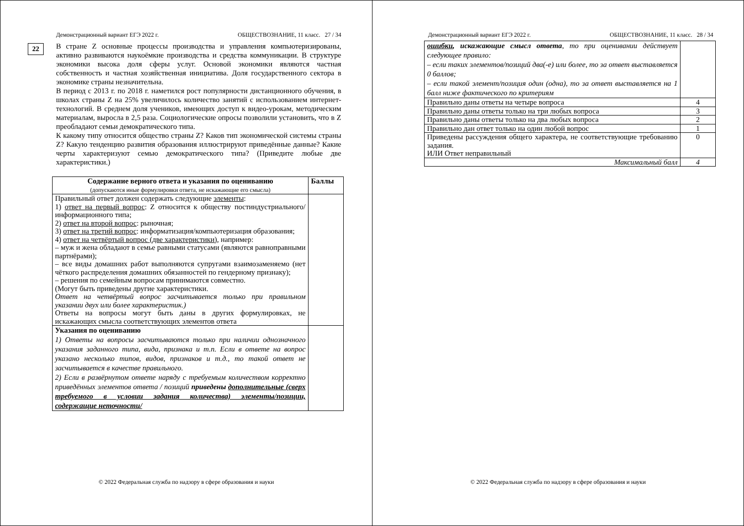Демонстрационный вариант ЕГЭ 2022 г. ОБЩЕСТВОЗНАНИЕ, 11 класс. 27 / 34
22
В стране Z основные процессы производства и управления компьютеризированы, активно развиваются наукоёмкие производства и средства коммуникации. В структуре экономики высока доля сферы услуг. Основой экономики являются частная собственность и частная хозяйственная инициатива. Доля государственного сектора в экономике страны незначительна.
В период с 2013 г. по 2018 г. наметился рост популярности дистанционного обучения, в школах страны Z на 25% увеличилось количество занятий с использованием интернет-технологий. В среднем доля учеников, имеющих доступ к видео-урокам, методическим материалам, выросла в 2,5 раза. Социологические опросы позволили установить, что в Z преобладают семьи демократического типа.
К какому типу относится общество страны Z? Каков тип экономической системы страны Z? Какую тенденцию развития образования иллюстрируют приведённые данные? Какие черты характеризуют семью демократического типа? (Приведите любые две характеристики.)
| Содержание верного ответа и указания по оцениванию (допускаются иные формулировки ответа, не искажающие его смысла) | Баллы |
| --- | --- |
| Правильный ответ должен содержать следующие элементы : 1) ответ на первый вопрос : Z относится к обществу постиндустриального/информационного типа; 2) ответ на второй вопрос : рыночная; 3) ответ на третий вопрос : информатизация/компьютеризация образования; 4) ответ на четвёртый вопрос (две характеристики) , например: – муж и жена обладают в семье равными статусами (являются равноправными партнёрами); – все виды домашних работ выполняются супругами взаимозаменяемо (нет чёткого распределения домашних обязанностей по гендерному признаку); – решения по семейным вопросам принимаются совместно. (Могут быть приведены другие характеристики. Ответ на четвёртый вопрос засчитывается только при правильном указании двух или более характеристик.) Ответы на вопросы могут быть даны в других формулировках, не искажающих смысла соответствующих элементов ответа | |
| Указания по оцениванию 1) Ответы на вопросы засчитываются только при наличии однозначного указания заданного типа, вида, признака и т.п. Если в ответе на вопрос указано несколько типов, видов, признаков и т.д., то такой ответ не засчитывается в качестве правильного. 2) Если в развёрнутом ответе наряду с требуемым количеством корректно приведённых элементов ответа / позиций приведены дополнительные (сверх требуемого в условии задания количества) элементы/позиции, содержащие неточности/ | |
© 2022 Федеральная служба по надзору в сфере образования и науки
Демонстрационный вариант ЕГЭ 2022 г. ОБЩЕСТВОЗНАНИЕ, 11 класс. 28 / 34
| ошибки , искажающие смысл ответа , то при оценивании действует следующее правило: – если таких элементов/позиций два(-е) или более, то за ответ выставляется 0 баллов; – если такой элемент/позиция один (одна), то за ответ выставляется на 1 балл ниже фактического по критериям | |
| Правильно даны ответы на четыре вопроса | 4 |
| Правильно даны ответы только на три любых вопроса | 3 |
| Правильно даны ответы только на два любых вопроса | 2 |
| Правильно дан ответ только на один любой вопрос | 1 |
| Приведены рассуждения общего характера, не соответствующие требованию задания. ИЛИ Ответ неправильный | 0 |
| Максимальный балл | 4 |
© 2022 Федеральная служба по надзору в сфере образования и науки